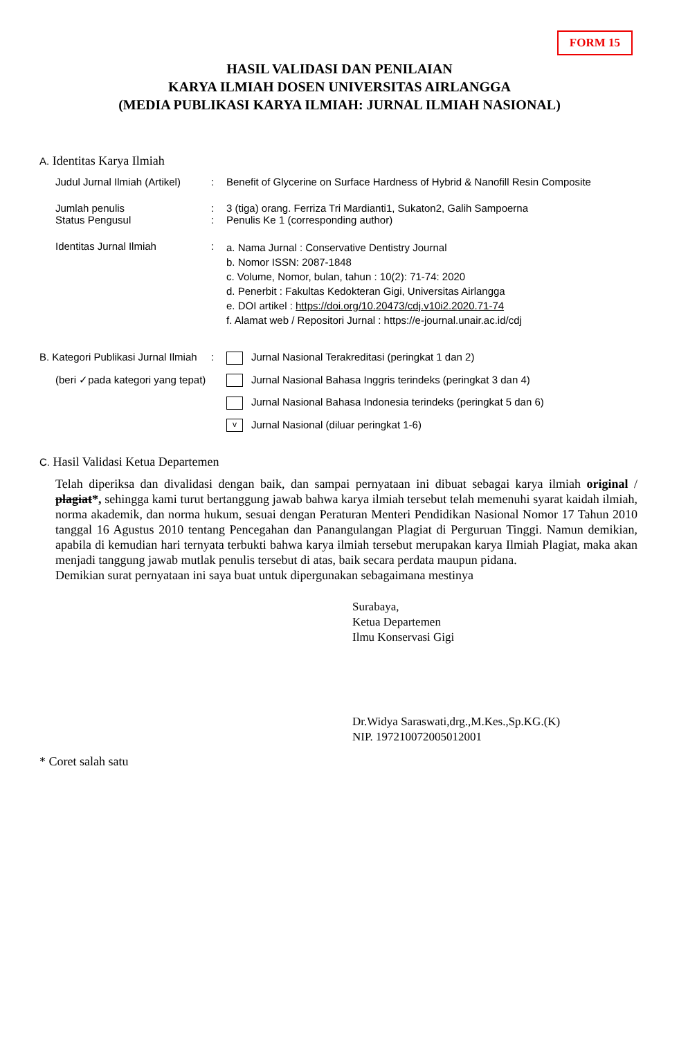FORM 15
HASIL VALIDASI DAN PENILAIAN
KARYA ILMIAH DOSEN UNIVERSITAS AIRLANGGA
(MEDIA PUBLIKASI KARYA ILMIAH: JURNAL ILMIAH NASIONAL)
A. Identitas Karya Ilmiah
| Judul Jurnal Ilmiah (Artikel) | : | Benefit of Glycerine on Surface Hardness of Hybrid & Nanofill Resin Composite |
| Jumlah penulis Status Pengusul | : : | 3 (tiga) orang. Ferriza Tri Mardianti1, Sukaton2, Galih Sampoerna Penulis Ke 1 (corresponding author) |
| Identitas Jurnal Ilmiah | : | a. Nama Jurnal : Conservative Dentistry Journal b. Nomor ISSN: 2087-1848 c. Volume, Nomor, bulan, tahun : 10(2): 71-74: 2020 d. Penerbit : Fakultas Kedokteran Gigi, Universitas Airlangga e. DOI artikel : https://doi.org/10.20473/cdj.v10i2.2020.71-74 f. Alamat web / Repositori Jurnal : https://e-journal.unair.ac.id/cdj |
| B. Kategori Publikasi Jurnal Ilmiah | : | Jurnal Nasional Terakreditasi (peringkat 1 dan 2) |
| (beri ✓pada kategori yang tepat) | | Jurnal Nasional Bahasa Inggris terindeks (peringkat 3 dan 4) |
| | | Jurnal Nasional Bahasa Indonesia terindeks (peringkat 5 dan 6) |
| | | v Jurnal Nasional (diluar peringkat 1-6) |
C. Hasil Validasi Ketua Departemen
Telah diperiksa dan divalidasi dengan baik, dan sampai pernyataan ini dibuat sebagai karya ilmiah original / plagiat*, sehingga kami turut bertanggung jawab bahwa karya ilmiah tersebut telah memenuhi syarat kaidah ilmiah, norma akademik, dan norma hukum, sesuai dengan Peraturan Menteri Pendidikan Nasional Nomor 17 Tahun 2010 tanggal 16 Agustus 2010 tentang Pencegahan dan Panangulangan Plagiat di Perguruan Tinggi. Namun demikian, apabila di kemudian hari ternyata terbukti bahwa karya ilmiah tersebut merupakan karya Ilmiah Plagiat, maka akan menjadi tanggung jawab mutlak penulis tersebut di atas, baik secara perdata maupun pidana.
Demikian surat pernyataan ini saya buat untuk dipergunakan sebagaimana mestinya
Surabaya,
Ketua Departemen
Ilmu Konservasi Gigi
Dr.Widya Saraswati,drg.,M.Kes.,Sp.KG.(K)
NIP. 197210072005012001
* Coret salah satu